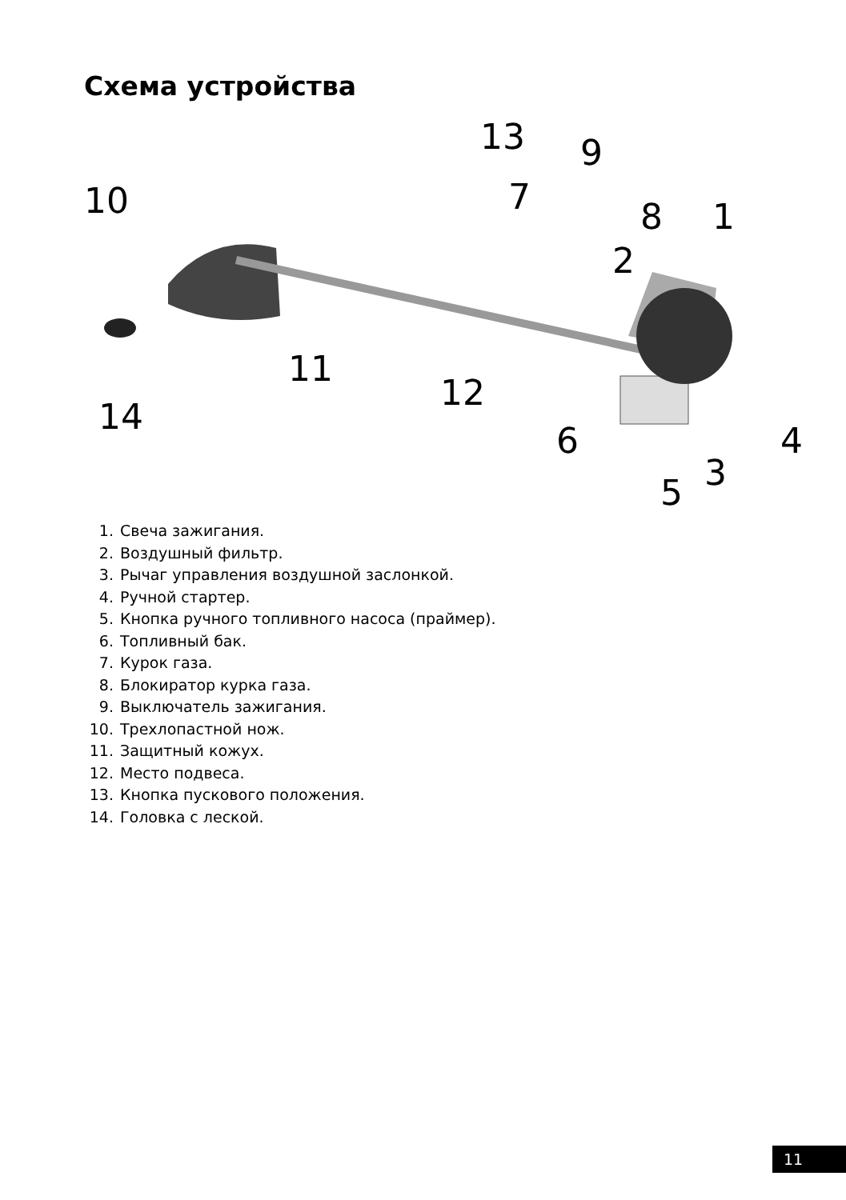Схема устройства
10
13 9
7 8 1
2
11
12
14
6 4
3 5
1. Свеча зажигания.
2. Воздушный фильтр.
3. Рычаг управления воздушной заслонкой.
4. Ручной стартер.
5. Кнопка ручного топливного насоса (праймер).
6. Топливный бак.
7. Курок газа.
8. Блокиратор курка газа.
9. Выключатель зажигания.
10. Трехлопастной нож.
11. Защитный кожух.
12. Место подвеса.
13. Кнопка пускового положения.
14. Головка с леской.
11